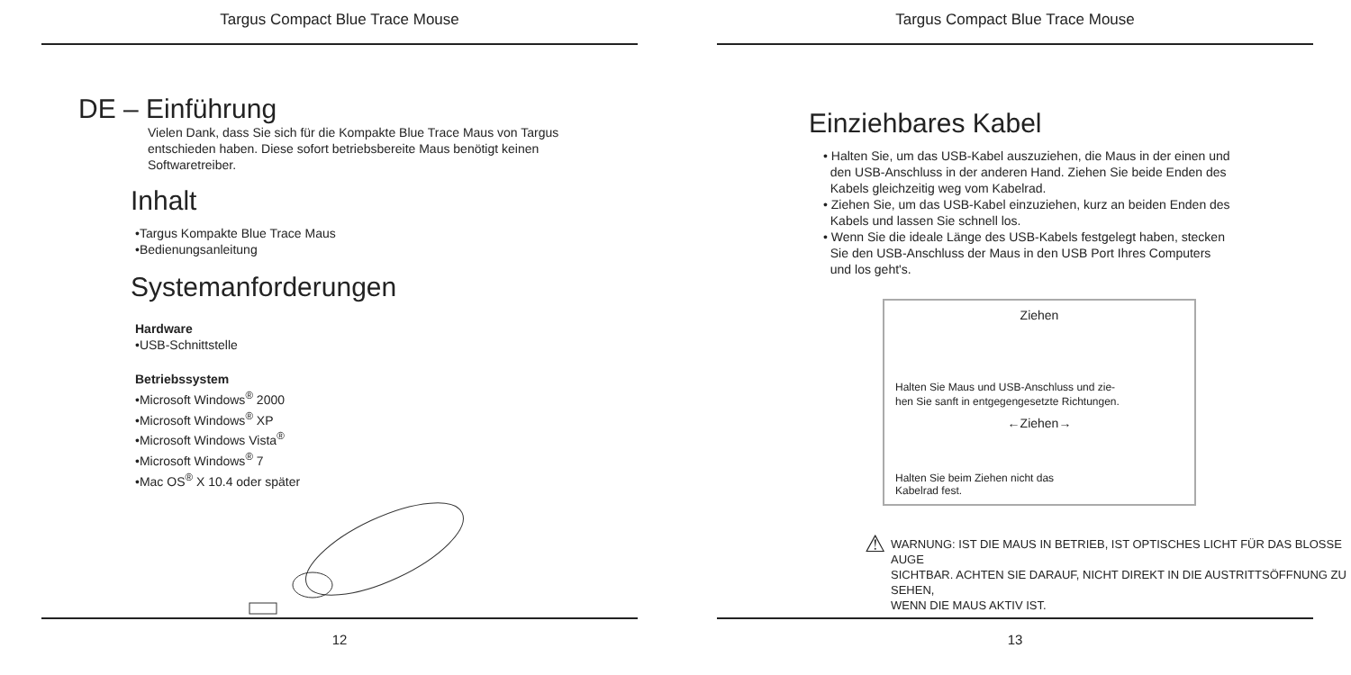Targus Compact Blue Trace Mouse
DE – Einführung
Vielen Dank, dass Sie sich für die Kompakte Blue Trace Maus von Targus
entschieden haben. Diese sofort betriebsbereite Maus benötigt keinen
Softwaretreiber.
Inhalt
•Targus Kompakte Blue Trace Maus
•Bedienungsanleitung
Systemanforderungen
Hardware
•USB-Schnittstelle
Betriebssystem
•Microsoft Windows<sup>®</sup> 2000
•Microsoft Windows<sup>®</sup> XP
•Microsoft Windows Vista<sup>®</sup>
•Microsoft Windows<sup>®</sup> 7
•Mac OS<sup>®</sup> X 10.4 oder später
12
Targus Compact Blue Trace Mouse
Einziehbares Kabel
• Halten Sie, um das USB-Kabel auszuziehen, die Maus in der einen und
den USB-Anschluss in der anderen Hand. Ziehen Sie beide Enden des
Kabels gleichzeitig weg vom Kabelrad.
• Ziehen Sie, um das USB-Kabel einzuziehen, kurz an beiden Enden des
Kabels und lassen Sie schnell los.
• Wenn Sie die ideale Länge des USB-Kabels festgelegt haben, stecken
Sie den USB-Anschluss der Maus in den USB Port Ihres Computers
und los geht's.
Ziehen
Halten Sie Maus und USB-Anschluss und zie-
hen Sie sanft in entgegengesetzte Richtungen.
←Ziehen→
Halten Sie beim Ziehen nicht das
Kabelrad fest.
⚠ WARNUNG: IST DIE MAUS IN BETRIEB, IST OPTISCHES LICHT FÜR DAS BLOSSE AUGE
SICHTBAR. ACHTEN SIE DARAUF, NICHT DIREKT IN DIE AUSTRITTSÖFFNUNG ZU SEHEN,
WENN DIE MAUS AKTIV IST.
13